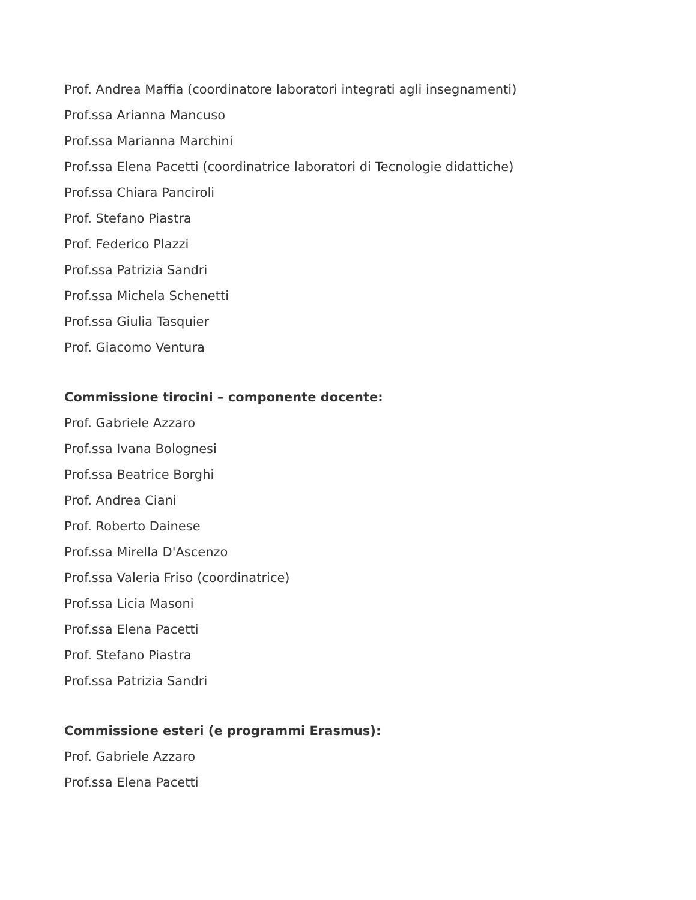Prof. Andrea Maffia (coordinatore laboratori integrati agli insegnamenti)
Prof.ssa Arianna Mancuso
Prof.ssa Marianna Marchini
Prof.ssa Elena Pacetti (coordinatrice laboratori di Tecnologie didattiche)
Prof.ssa Chiara Panciroli
Prof. Stefano Piastra
Prof. Federico Plazzi
Prof.ssa Patrizia Sandri
Prof.ssa Michela Schenetti
Prof.ssa Giulia Tasquier
Prof. Giacomo Ventura
Commissione tirocini – componente docente:
Prof. Gabriele Azzaro
Prof.ssa Ivana Bolognesi
Prof.ssa Beatrice Borghi
Prof. Andrea Ciani
Prof. Roberto Dainese
Prof.ssa Mirella D'Ascenzo
Prof.ssa Valeria Friso (coordinatrice)
Prof.ssa Licia Masoni
Prof.ssa Elena Pacetti
Prof. Stefano Piastra
Prof.ssa Patrizia Sandri
Commissione esteri (e programmi Erasmus):
Prof. Gabriele Azzaro
Prof.ssa Elena Pacetti